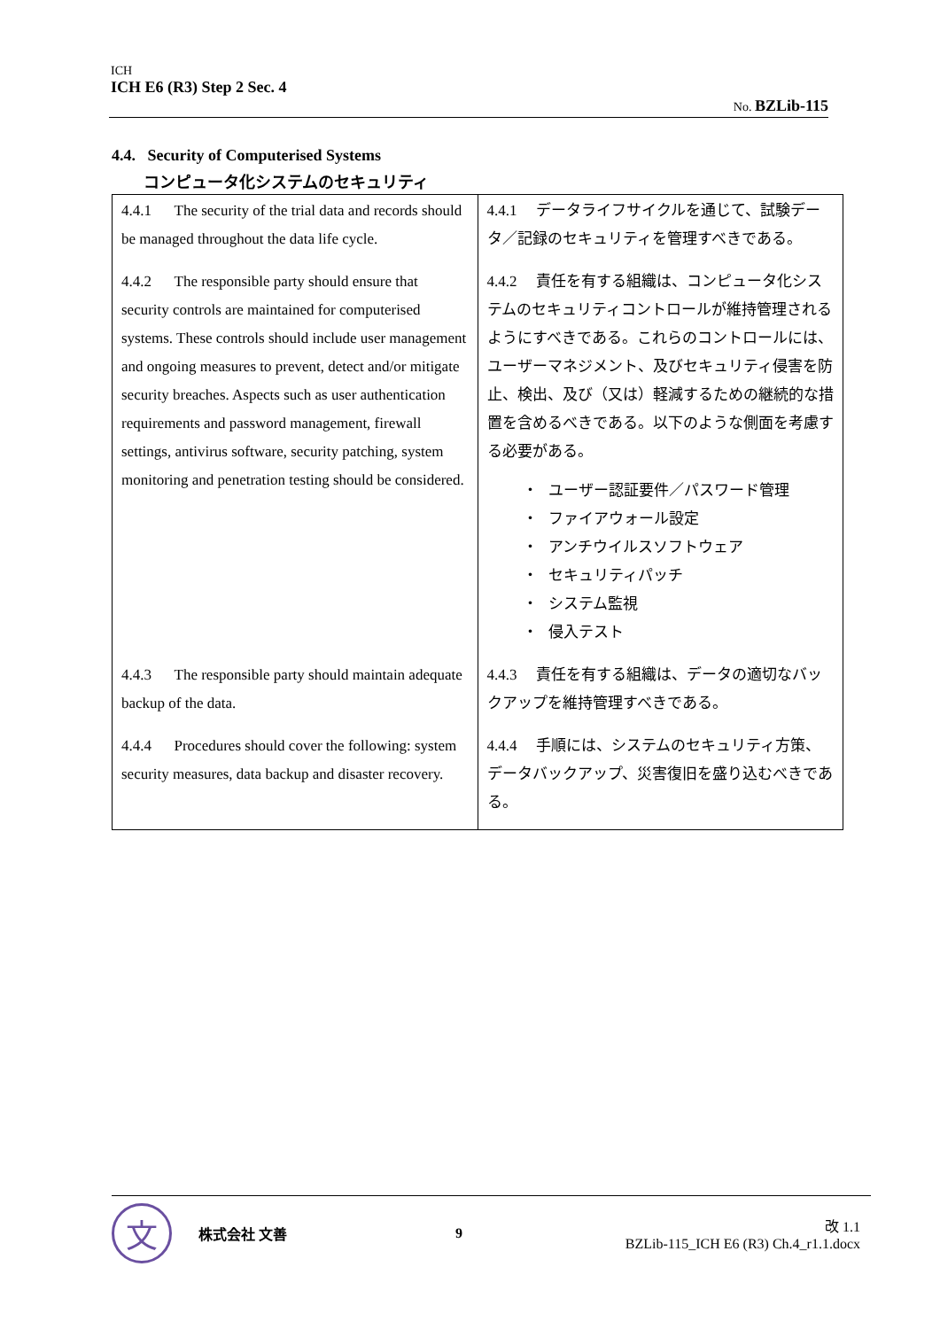ICH
ICH E6 (R3) Step 2 Sec. 4
No. BZLib-115
4.4. Security of Computerised Systems
コンピュータ化システムのセキュリティ
| 4.4.1 The security of the trial data and records should be managed throughout the data life cycle. | 4.4.1 データライフサイクルを通じて、試験データ／記録のセキュリティを管理すべきである。 |
| 4.4.2 The responsible party should ensure that security controls are maintained for computerised systems. These controls should include user management and ongoing measures to prevent, detect and/or mitigate security breaches. Aspects such as user authentication requirements and password management, firewall settings, antivirus software, security patching, system monitoring and penetration testing should be considered. | 4.4.2 責任を有する組織は、コンピュータ化システムのセキュリティコントロールが維持管理されるようにすべきである。これらのコントロールには、ユーザーマネジメント、及びセキュリティ侵害を防止、検出、及び（又は）軽減するための継続的な措置を含めるべきである。以下のような側面を考慮する必要がある。 ・ ユーザー認証要件／パスワード管理 ・ ファイアウォール設定 ・ アンチウイルスソフトウェア ・ セキュリティパッチ ・ システム監視 ・ 侵入テスト |
| 4.4.3 The responsible party should maintain adequate backup of the data. | 4.4.3 責任を有する組織は、データの適切なバックアップを維持管理すべきである。 |
| 4.4.4 Procedures should cover the following: system security measures, data backup and disaster recovery. | 4.4.4 手順には、システムのセキュリティ方策、データバックアップ、災害復旧を盛り込むべきである。 |
文
株式会社 文善 9
改 1.1
BZLib-115_ICH E6 (R3) Ch.4_r1.1.docx